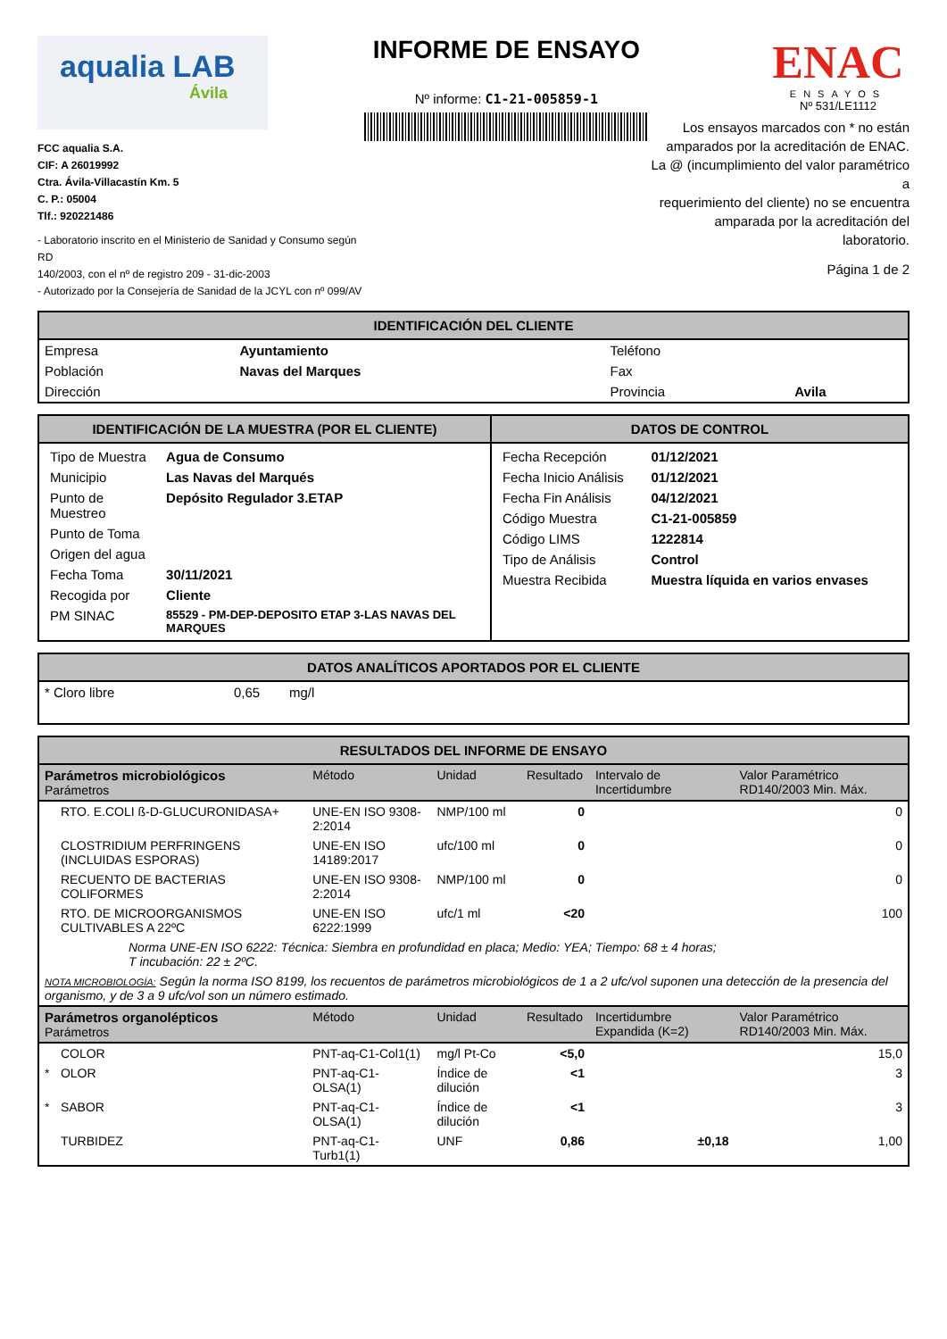aqualia LAB
Ávila
FCC aqualia S.A.
CIF: A 26019992
Ctra. Ávila-Villacastín Km. 5
C. P.: 05004
Tlf.: 920221486
- Laboratorio inscrito en el Ministerio de Sanidad y Consumo según RD
140/2003, con el nº de registro 209 - 31-dic-2003
- Autorizado por la Consejería de Sanidad de la JCYL con nº 099/AV
INFORME DE ENSAYO
Nº informe: C1-21-005859-1
ENAC
ENSAYOS
Nº 531/LE1112
Los ensayos marcados con * no están
amparados por la acreditación de ENAC.
La @ (incumplimiento del valor paramétrico a
requerimiento del cliente) no se encuentra
amparada por la acreditación del laboratorio.
Página 1 de 2
IDENTIFICACIÓN DEL CLIENTE
| Empresa | Ayuntamiento | Teléfono | |
| Población | Navas del Marques | Fax | |
| Dirección | | Provincia | Avila |
| IDENTIFICACIÓN DE LA MUESTRA (POR EL CLIENTE) | DATOS DE CONTROL |
| --- | --- |
| / Tipo de Muestra / Agua de Consumo / / Municipio / Las Navas del Marqués / / Punto de Muestreo / Depósito Regulador 3.ETAP / / Punto de Toma / / / Origen del agua / / / Fecha Toma / 30/11/2021 / / Recogida por / Cliente / / PM SINAC / 85529 - PM-DEP-DEPOSITO ETAP 3-LAS NAVAS DEL MARQUES / | / Fecha Recepción / 01/12/2021 / / Fecha Inicio Análisis / 01/12/2021 / / Fecha Fin Análisis / 04/12/2021 / / Código Muestra / C1-21-005859 / / Código LIMS / 1222814 / / Tipo de Análisis / Control / / Muestra Recibida / Muestra líquida en varios envases / |
DATOS ANALÍTICOS APORTADOS POR EL CLIENTE
| * Cloro libre | 0,65 | mg/l |
RESULTADOS DEL INFORME DE ENSAYO
| Parámetros microbiológicos Parámetros | | Método | Unidad | Resultado | Intervalo de Incertidumbre | Valor Paramétrico RD140/2003 Min. Máx. |
| --- | --- | --- | --- | --- | --- | --- |
| | RTO. E.COLI ß-D-GLUCURONIDASA+ | UNE-EN ISO 9308-2:2014 | NMP/100 ml | 0 | | 0 |
| | CLOSTRIDIUM PERFRINGENS (INCLUIDAS ESPORAS) | UNE-EN ISO 14189:2017 | ufc/100 ml | 0 | | 0 |
| | RECUENTO DE BACTERIAS COLIFORMES | UNE-EN ISO 9308-2:2014 | NMP/100 ml | 0 | | 0 |
| | RTO. DE MICROORGANISMOS CULTIVABLES A 22ºC | UNE-EN ISO 6222:1999 | ufc/1 ml | <20 | | 100 |
| Norma UNE-EN ISO 6222: Técnica: Siembra en profundidad en placa; Medio: YEA; Tiempo: 68 ± 4 horas; T incubación: 22 ± 2ºC. | | | | | | |
| NOTA MICROBIOLOGÍA: Según la norma ISO 8199, los recuentos de parámetros microbiológicos de 1 a 2 ufc/vol suponen una detección de la presencia del organismo, y de 3 a 9 ufc/vol son un número estimado. | | | | | | |
| Parámetros organolépticos Parámetros | | Método | Unidad | Resultado | Incertidumbre Expandida (K=2) | Valor Paramétrico RD140/2003 Min. Máx. |
| | COLOR | PNT-aq-C1-Col1(1) | mg/l Pt-Co | <5,0 | | 15,0 |
| * | OLOR | PNT-aq-C1-OLSA(1) | Índice de dilución | <1 | | 3 |
| * | SABOR | PNT-aq-C1-OLSA(1) | Índice de dilución | <1 | | 3 |
| | TURBIDEZ | PNT-aq-C1-Turb1(1) | UNF | 0,86 | ±0,18 | 1,00 |